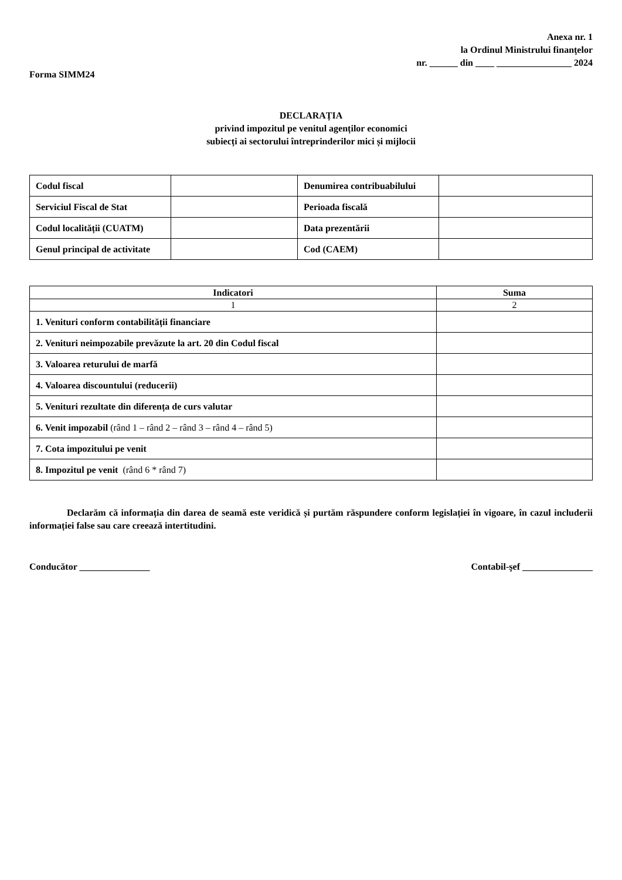Anexa nr. 1
la Ordinul Ministrului finanţelor
nr. ______ din ____ ________________ 2024
Forma SIMM24
DECLARAȚIA
privind impozitul pe venitul agenților economici
subiecți ai sectorului întreprinderilor mici și mijlocii
| Codul fiscal | | Denumirea contribuabilului | |
| Serviciul Fiscal de Stat | | Perioada fiscală | |
| Codul localității (CUATM) | | Data prezentării | |
| Genul principal de activitate | | Cod (CAEM) | |
| Indicatori | Suma |
| --- | --- |
| 1 | 2 |
| 1. Venituri conform contabilității financiare | |
| 2. Venituri neimpozabile prevăzute la art. 20 din Codul fiscal | |
| 3. Valoarea returului de marfă | |
| 4. Valoarea discountului (reducerii) | |
| 5. Venituri rezultate din diferența de curs valutar | |
| 6. Venit impozabil (rând 1 – rând 2 – rând 3 – rând 4 – rând 5) | |
| 7. Cota impozitului pe venit | |
| 8. Impozitul pe venit (rând 6 * rând 7) | |
Declarăm că informația din darea de seamă este veridică și purtăm răspundere conform legislației în vigoare, în cazul includerii informației false sau care creează intertitudini.
Conducător _______________ Contabil-şef _______________